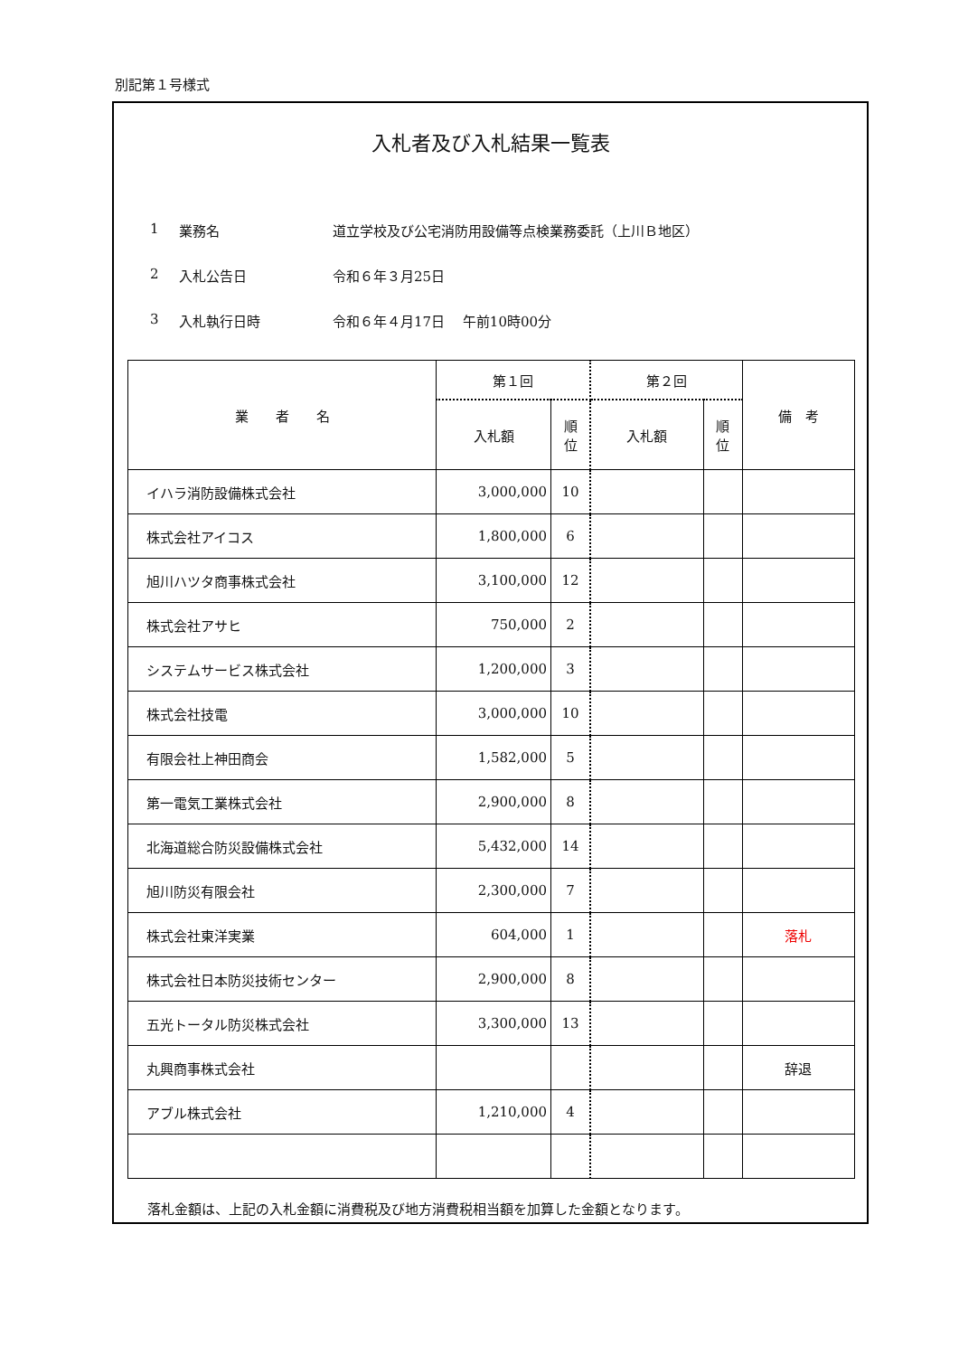別記第１号様式
入札者及び入札結果一覧表
1 業務名 道立学校及び公宅消防用設備等点検業務委託（上川Ｂ地区）
2 入札公告日 令和６年３月25日
3 入札執行日時 令和６年４月17日　 午前10時00分
| 業 者 名 | 第１回 | | 第２回 | | 備 考 |
| --- | --- | --- | --- | --- | --- |
| | 入札額 | 順 位 | 入札額 | 順 位 | |
| イハラ消防設備株式会社 | 3,000,000 | 10 | | | |
| 株式会社アイコス | 1,800,000 | 6 | | | |
| 旭川ハツタ商事株式会社 | 3,100,000 | 12 | | | |
| 株式会社アサヒ | 750,000 | 2 | | | |
| システムサービス株式会社 | 1,200,000 | 3 | | | |
| 株式会社技電 | 3,000,000 | 10 | | | |
| 有限会社上神田商会 | 1,582,000 | 5 | | | |
| 第一電気工業株式会社 | 2,900,000 | 8 | | | |
| 北海道総合防災設備株式会社 | 5,432,000 | 14 | | | |
| 旭川防災有限会社 | 2,300,000 | 7 | | | |
| 株式会社東洋実業 | 604,000 | 1 | | | 落札 |
| 株式会社日本防災技術センター | 2,900,000 | 8 | | | |
| 五光トータル防災株式会社 | 3,300,000 | 13 | | | |
| 丸興商事株式会社 | | | | | 辞退 |
| アブル株式会社 | 1,210,000 | 4 | | | |
落札金額は、上記の入札金額に消費税及び地方消費税相当額を加算した金額となります。